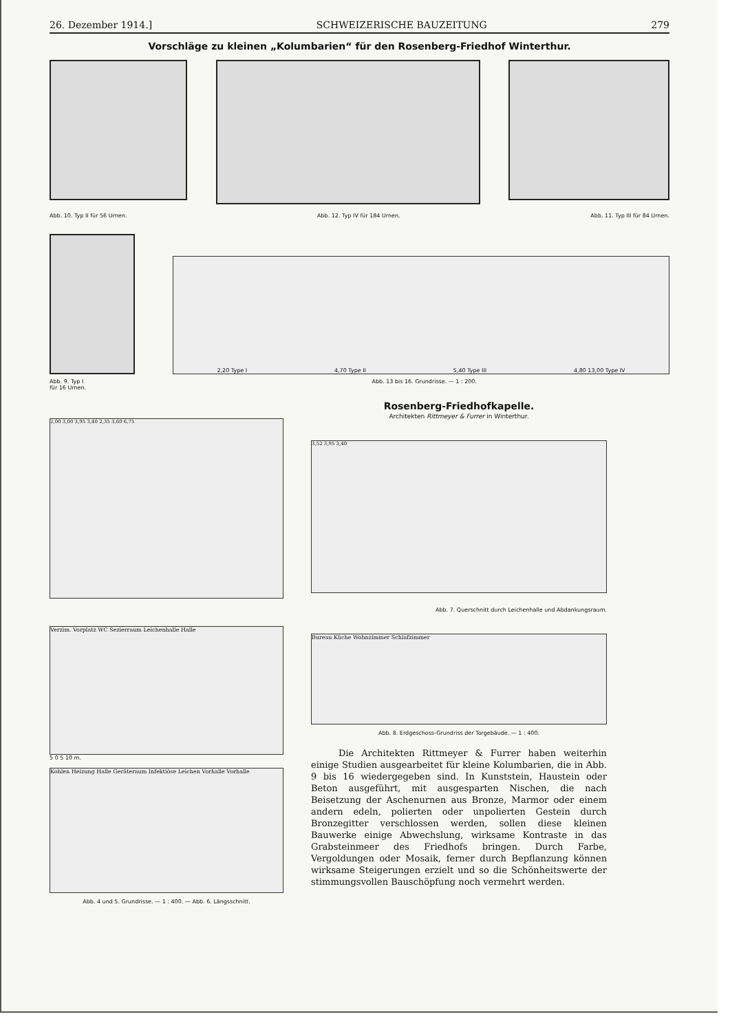26. Dezember 1914.] SCHWEIZERISCHE BAUZEITUNG 279
Vorschläge zu kleinen „Kolumbarien“ für den Rosenberg-Friedhof Winterthur.
Abb. 10. Typ II für 56 Urnen. Abb. 12. Typ IV für 184 Urnen. Abb. 11. Typ III für 84 Urnen.
2,20 Type I 4,70 Type II 5,40 Type III 4,80 13,00 Type IV
Abb. 9. Typ I
für 16 Urnen. Abb. 13 bis 16. Grundrisse. — 1 : 200.
2,00 3,00 3,95 3,40 2,35 3,60 6,75
Verzim. Vorplatz WC Sezierraum Leichenhalle Halle
5 0 5 10 m.
Kohlen Heizung Halle Geräteraum Infektiöse Leichen Vorhalle Vorhalle
Abb. 4 und 5. Grundrisse. — 1 : 400. — Abb. 6. Längsschnitt.
Rosenberg-Friedhofkapelle.
Architekten Rittmeyer & Furrer in Winterthur.
3,52 3,95 3,40
Abb. 7. Querschnitt durch Leichenhalle und Abdankungsraum.
Bureau Küche Wohnzimmer Schlafzimmer
Abb. 8. Erdgeschoss-Grundriss der Torgebäude. — 1 : 400.
Die Architekten Rittmeyer & Furrer haben weiterhin einige Studien ausgearbeitet für kleine Kolumbarien, die in Abb. 9 bis 16 wiedergegeben sind. In Kunststein, Haustein oder Beton ausgeführt, mit ausgesparten Nischen, die nach Beisetzung der Aschenurnen aus Bronze, Marmor oder einem andern edeln, polierten oder unpolierten Gestein durch Bronzegitter verschlossen werden, sollen diese kleinen Bauwerke einige Abwechslung, wirksame Kontraste in das Grabsteinmeer des Friedhofs bringen. Durch Farbe, Vergoldungen oder Mosaik, ferner durch Bepflanzung können wirksame Steigerungen erzielt und so die Schönheitswerte der stimmungsvollen Bauschöpfung noch vermehrt werden.